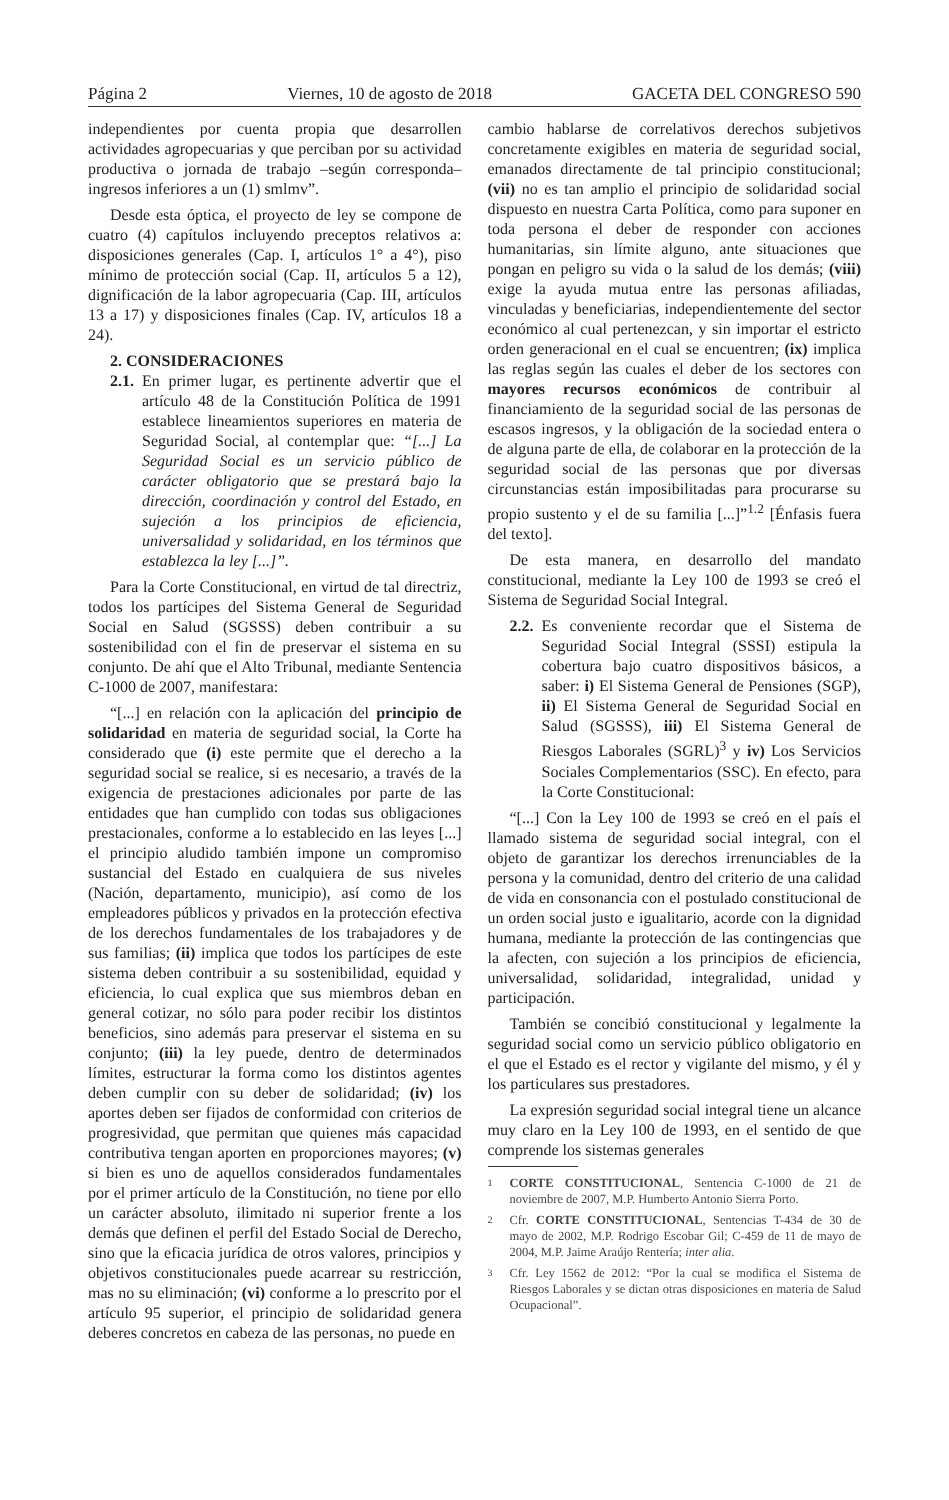Página 2 Viernes, 10 de agosto de 2018 GACETA DEL CONGRESO 590
independientes por cuenta propia que desarrollen actividades agropecuarias y que perciban por su actividad productiva o jornada de trabajo –según corresponda– ingresos inferiores a un (1) smlmv”.
Desde esta óptica, el proyecto de ley se compone de cuatro (4) capítulos incluyendo preceptos relativos a: disposiciones generales (Cap. I, artículos 1° a 4°), piso mínimo de protección social (Cap. II, artículos 5 a 12), dignificación de la labor agropecuaria (Cap. III, artículos 13 a 17) y disposiciones finales (Cap. IV, artículos 18 a 24).
2. CONSIDERACIONES
2.1.
En primer lugar, es pertinente advertir que el artículo 48 de la Constitución Política de 1991 establece lineamientos superiores en materia de Seguridad Social, al contemplar que: “[...] La Seguridad Social es un servicio público de carácter obligatorio que se prestará bajo la dirección, coordinación y control del Estado, en sujeción a los principios de eficiencia, universalidad y solidaridad, en los términos que establezca la ley [...]”.
Para la Corte Constitucional, en virtud de tal directriz, todos los partícipes del Sistema General de Seguridad Social en Salud (SGSSS) deben contribuir a su sostenibilidad con el fin de preservar el sistema en su conjunto. De ahí que el Alto Tribunal, mediante Sentencia C-1000 de 2007, manifestara:
“[...] en relación con la aplicación del principio de solidaridad en materia de seguridad social, la Corte ha considerado que (i) este permite que el derecho a la seguridad social se realice, si es necesario, a través de la exigencia de prestaciones adicionales por parte de las entidades que han cumplido con todas sus obligaciones prestacionales, conforme a lo establecido en las leyes [...] el principio aludido también impone un compromiso sustancial del Estado en cualquiera de sus niveles (Nación, departamento, municipio), así como de los empleadores públicos y privados en la protección efectiva de los derechos fundamentales de los trabajadores y de sus familias; (ii) implica que todos los partícipes de este sistema deben contribuir a su sostenibilidad, equidad y eficiencia, lo cual explica que sus miembros deban en general cotizar, no sólo para poder recibir los distintos beneficios, sino además para preservar el sistema en su conjunto; (iii) la ley puede, dentro de determinados límites, estructurar la forma como los distintos agentes deben cumplir con su deber de solidaridad; (iv) los aportes deben ser fijados de conformidad con criterios de progresividad, que permitan que quienes más capacidad contributiva tengan aporten en proporciones mayores; (v) si bien es uno de aquellos considerados fundamentales por el primer artículo de la Constitución, no tiene por ello un carácter absoluto, ilimitado ni superior frente a los demás que definen el perfil del Estado Social de Derecho, sino que la eficacia jurídica de otros valores, principios y objetivos constitucionales puede acarrear su restricción, mas no su eliminación; (vi) conforme a lo prescrito por el artículo 95 superior, el principio de solidaridad genera deberes concretos en cabeza de las personas, no puede en
cambio hablarse de correlativos derechos subjetivos concretamente exigibles en materia de seguridad social, emanados directamente de tal principio constitucional; (vii) no es tan amplio el principio de solidaridad social dispuesto en nuestra Carta Política, como para suponer en toda persona el deber de responder con acciones humanitarias, sin límite alguno, ante situaciones que pongan en peligro su vida o la salud de los demás; (viii) exige la ayuda mutua entre las personas afiliadas, vinculadas y beneficiarias, independientemente del sector económico al cual pertenezcan, y sin importar el estricto orden generacional en el cual se encuentren; (ix) implica las reglas según las cuales el deber de los sectores con mayores recursos económicos de contribuir al financiamiento de la seguridad social de las personas de escasos ingresos, y la obligación de la sociedad entera o de alguna parte de ella, de colaborar en la protección de la seguridad social de las personas que por diversas circunstancias están imposibilitadas para procurarse su propio sustento y el de su familia [...]”<sup>1.2</sup> [Énfasis fuera del texto].
De esta manera, en desarrollo del mandato constitucional, mediante la Ley 100 de 1993 se creó el Sistema de Seguridad Social Integral.
2.2.
Es conveniente recordar que el Sistema de Seguridad Social Integral (SSSI) estipula la cobertura bajo cuatro dispositivos básicos, a saber: i) El Sistema General de Pensiones (SGP), ii) El Sistema General de Seguridad Social en Salud (SGSSS), iii) El Sistema General de Riesgos Laborales (SGRL)<sup>3</sup> y iv) Los Servicios Sociales Complementarios (SSC). En efecto, para la Corte Constitucional:
“[...] Con la Ley 100 de 1993 se creó en el país el llamado sistema de seguridad social integral, con el objeto de garantizar los derechos irrenunciables de la persona y la comunidad, dentro del criterio de una calidad de vida en consonancia con el postulado constitucional de un orden social justo e igualitario, acorde con la dignidad humana, mediante la protección de las contingencias que la afecten, con sujeción a los principios de eficiencia, universalidad, solidaridad, integralidad, unidad y participación.
También se concibió constitucional y legalmente la seguridad social como un servicio público obligatorio en el que el Estado es el rector y vigilante del mismo, y él y los particulares sus prestadores.
La expresión seguridad social integral tiene un alcance muy claro en la Ley 100 de 1993, en el sentido de que comprende los sistemas generales
1
CORTE CONSTITUCIONAL, Sentencia C-1000 de 21 de noviembre de 2007, M.P. Humberto Antonio Sierra Porto.
2
Cfr. CORTE CONSTITUCIONAL, Sentencias T-434 de 30 de mayo de 2002, M.P. Rodrigo Escobar Gil; C-459 de 11 de mayo de 2004, M.P. Jaime Araújo Rentería; inter alia.
3
Cfr. Ley 1562 de 2012: “Por la cual se modifica el Sistema de Riesgos Laborales y se dictan otras disposiciones en materia de Salud Ocupacional”.